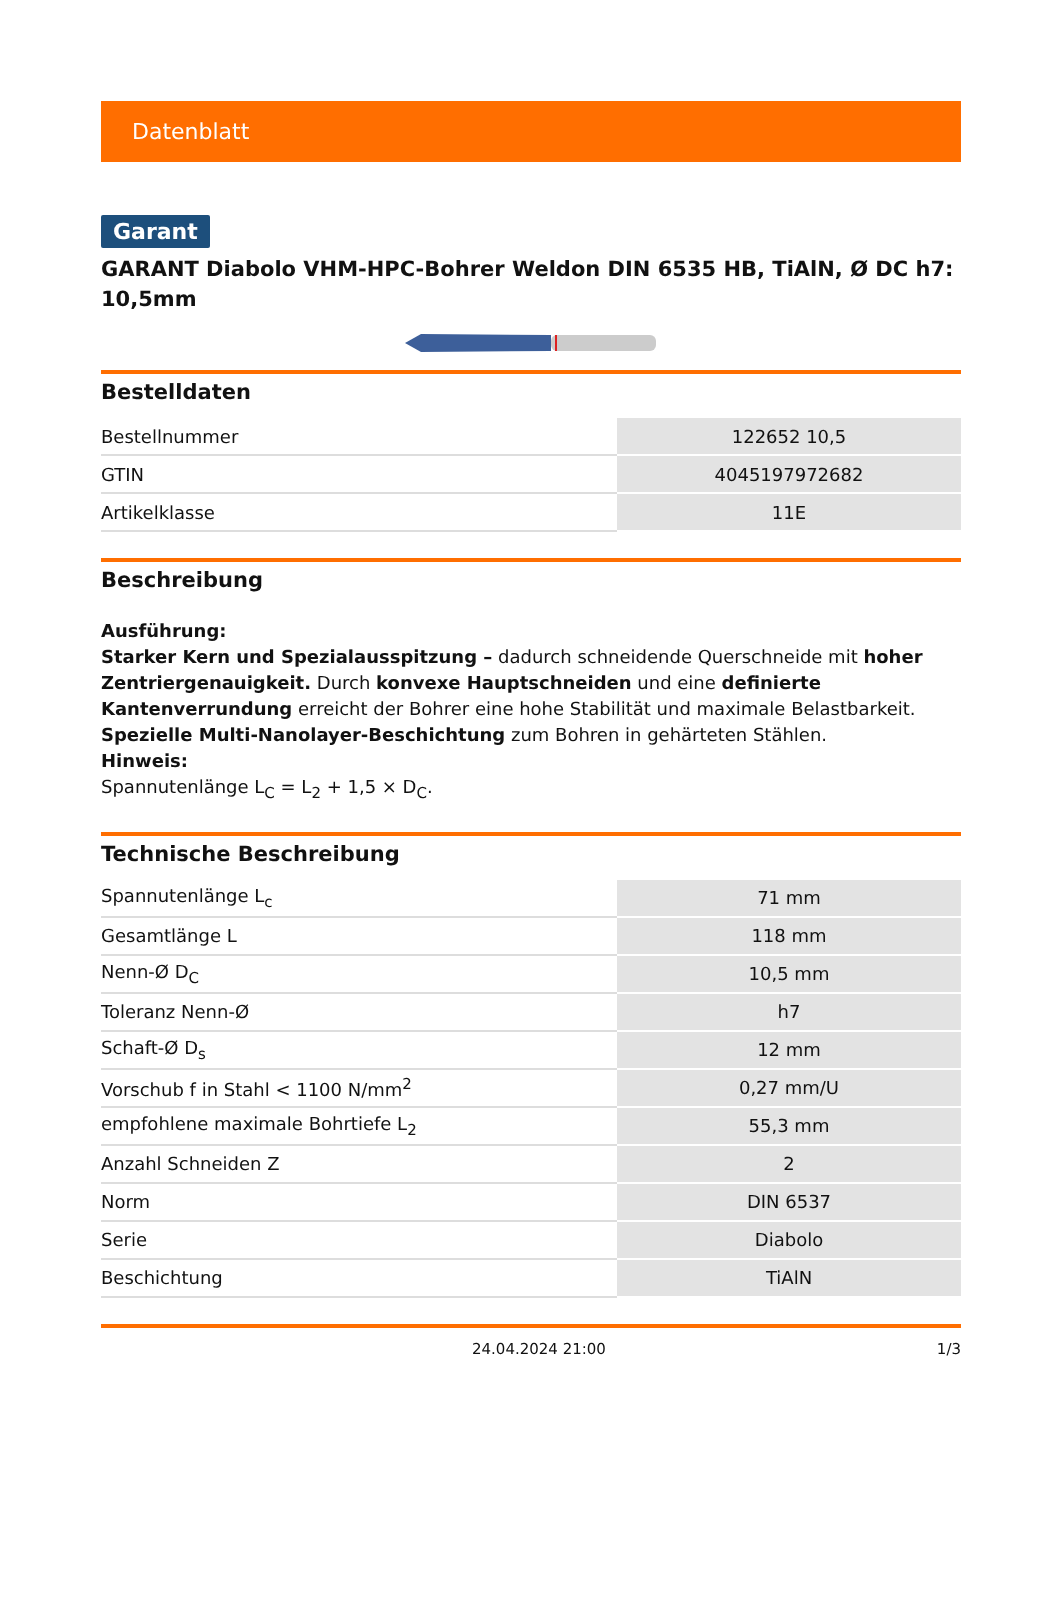Datenblatt
Garant
GARANT Diabolo VHM-HPC-Bohrer Weldon DIN 6535 HB, TiAlN, Ø DC h7: 10,5mm
Bestelldaten
| Bestellnummer | 122652 10,5 |
| GTIN | 4045197972682 |
| Artikelklasse | 11E |
Beschreibung
Ausführung:
Starker Kern und Spezialausspitzung – dadurch schneidende Querschneide mit hoher Zentriergenauigkeit. Durch konvexe Hauptschneiden und eine definierte Kantenverrundung erreicht der Bohrer eine hohe Stabilität und maximale Belastbarkeit. Spezielle Multi-Nanolayer-Beschichtung zum Bohren in gehärteten Stählen.
Hinweis:
Spannutenlänge L<sub>C</sub> = L<sub>2</sub> + 1,5 × D<sub>C</sub>.
Technische Beschreibung
| Spannutenlänge L<sub>c</sub> | 71 mm |
| Gesamtlänge L | 118 mm |
| Nenn-Ø D<sub>C</sub> | 10,5 mm |
| Toleranz Nenn-Ø | h7 |
| Schaft-Ø D<sub>s</sub> | 12 mm |
| Vorschub f in Stahl < 1100 N/mm<sup>2</sup> | 0,27 mm/U |
| empfohlene maximale Bohrtiefe L<sub>2</sub> | 55,3 mm |
| Anzahl Schneiden Z | 2 |
| Norm | DIN 6537 |
| Serie | Diabolo |
| Beschichtung | TiAlN |
24.04.2024 21:00 1/3